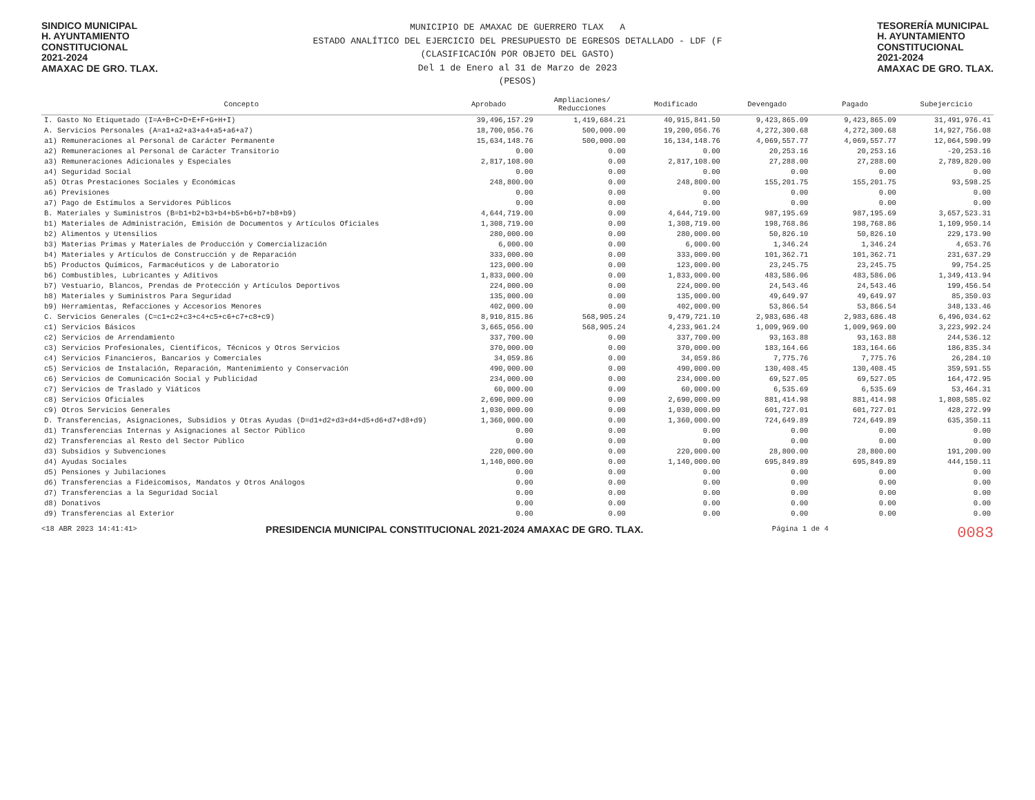SINDICO MUNICIPAL
H. AYUNTAMIENTO
CONSTITUCIONAL
2021-2024
AMAXAC DE GRO. TLAX.
MUNICIPIO DE AMAXAC DE GUERRERO TLAX A
ESTADO ANALÍTICO DEL EJERCICIO DEL PRESUPUESTO DE EGRESOS DETALLADO - LDF (F
(CLASIFICACIÓN POR OBJETO DEL GASTO)
Del 1 de Enero al 31 de Marzo de 2023
(PESOS)
TESORERÍA MUNICIPAL
H. AYUNTAMIENTO
CONSTITUCIONAL
2021-2024
AMAXAC DE GRO. TLAX.
| Concepto | Aprobado | Ampliaciones/ Reducciones | Modificado | Devengado | Pagado | Subejercicio |
| --- | --- | --- | --- | --- | --- | --- |
| I. Gasto No Etiquetado (I=A+B+C+D+E+F+G+H+I) | 39,496,157.29 | 1,419,684.21 | 40,915,841.50 | 9,423,865.09 | 9,423,865.09 | 31,491,976.41 |
| A. Servicios Personales (A=a1+a2+a3+a4+a5+a6+a7) | 18,700,056.76 | 500,000.00 | 19,200,056.76 | 4,272,300.68 | 4,272,300.68 | 14,927,756.08 |
| a1) Remuneraciones al Personal de Carácter Permanente | 15,634,148.76 | 500,000.00 | 16,134,148.76 | 4,069,557.77 | 4,069,557.77 | 12,064,590.99 |
| a2) Remuneraciones al Personal de Carácter Transitorio | 0.00 | 0.00 | 0.00 | 20,253.16 | 20,253.16 | -20,253.16 |
| a3) Remuneraciones Adicionales y Especiales | 2,817,108.00 | 0.00 | 2,817,108.00 | 27,288.00 | 27,288.00 | 2,789,820.00 |
| a4) Seguridad Social | 0.00 | 0.00 | 0.00 | 0.00 | 0.00 | 0.00 |
| a5) Otras Prestaciones Sociales y Económicas | 248,800.00 | 0.00 | 248,800.00 | 155,201.75 | 155,201.75 | 93,598.25 |
| a6) Previsiones | 0.00 | 0.00 | 0.00 | 0.00 | 0.00 | 0.00 |
| a7) Pago de Estímulos a Servidores Públicos | 0.00 | 0.00 | 0.00 | 0.00 | 0.00 | 0.00 |
| B. Materiales y Suministros (B=b1+b2+b3+b4+b5+b6+b7+b8+b9) | 4,644,719.00 | 0.00 | 4,644,719.00 | 987,195.69 | 987,195.69 | 3,657,523.31 |
| b1) Materiales de Administración, Emisión de Documentos y Artículos Oficiales | 1,308,719.00 | 0.00 | 1,308,719.00 | 198,768.86 | 198,768.86 | 1,109,950.14 |
| b2) Alimentos y Utensilios | 280,000.00 | 0.00 | 280,000.00 | 50,826.10 | 50,826.10 | 229,173.90 |
| b3) Materias Primas y Materiales de Producción y Comercialización | 6,000.00 | 0.00 | 6,000.00 | 1,346.24 | 1,346.24 | 4,653.76 |
| b4) Materiales y Artículos de Construcción y de Reparación | 333,000.00 | 0.00 | 333,000.00 | 101,362.71 | 101,362.71 | 231,637.29 |
| b5) Productos Químicos, Farmacéuticos y de Laboratorio | 123,000.00 | 0.00 | 123,000.00 | 23,245.75 | 23,245.75 | 99,754.25 |
| b6) Combustibles, Lubricantes y Aditivos | 1,833,000.00 | 0.00 | 1,833,000.00 | 483,586.06 | 483,586.06 | 1,349,413.94 |
| b7) Vestuario, Blancos, Prendas de Protección y Artículos Deportivos | 224,000.00 | 0.00 | 224,000.00 | 24,543.46 | 24,543.46 | 199,456.54 |
| b8) Materiales y Suministros Para Seguridad | 135,000.00 | 0.00 | 135,000.00 | 49,649.97 | 49,649.97 | 85,350.03 |
| b9) Herramientas, Refacciones y Accesorios Menores | 402,000.00 | 0.00 | 402,000.00 | 53,866.54 | 53,866.54 | 348,133.46 |
| C. Servicios Generales (C=c1+c2+c3+c4+c5+c6+c7+c8+c9) | 8,910,815.86 | 568,905.24 | 9,479,721.10 | 2,983,686.48 | 2,983,686.48 | 6,496,034.62 |
| c1) Servicios Básicos | 3,665,056.00 | 568,905.24 | 4,233,961.24 | 1,009,969.00 | 1,009,969.00 | 3,223,992.24 |
| c2) Servicios de Arrendamiento | 337,700.00 | 0.00 | 337,700.00 | 93,163.88 | 93,163.88 | 244,536.12 |
| c3) Servicios Profesionales, Científicos, Técnicos y Otros Servicios | 370,000.00 | 0.00 | 370,000.00 | 183,164.66 | 183,164.66 | 186,835.34 |
| c4) Servicios Financieros, Bancarios y Comerciales | 34,059.86 | 0.00 | 34,059.86 | 7,775.76 | 7,775.76 | 26,284.10 |
| c5) Servicios de Instalación, Reparación, Mantenimiento y Conservación | 490,000.00 | 0.00 | 490,000.00 | 130,408.45 | 130,408.45 | 359,591.55 |
| c6) Servicios de Comunicación Social y Publicidad | 234,000.00 | 0.00 | 234,000.00 | 69,527.05 | 69,527.05 | 164,472.95 |
| c7) Servicios de Traslado y Viáticos | 60,000.00 | 0.00 | 60,000.00 | 6,535.69 | 6,535.69 | 53,464.31 |
| c8) Servicios Oficiales | 2,690,000.00 | 0.00 | 2,690,000.00 | 881,414.98 | 881,414.98 | 1,808,585.02 |
| c9) Otros Servicios Generales | 1,030,000.00 | 0.00 | 1,030,000.00 | 601,727.01 | 601,727.01 | 428,272.99 |
| D. Transferencias, Asignaciones, Subsidios y Otras Ayudas (D=d1+d2+d3+d4+d5+d6+d7+d8+d9) | 1,360,000.00 | 0.00 | 1,360,000.00 | 724,649.89 | 724,649.89 | 635,350.11 |
| d1) Transferencias Internas y Asignaciones al Sector Público | 0.00 | 0.00 | 0.00 | 0.00 | 0.00 | 0.00 |
| d2) Transferencias al Resto del Sector Público | 0.00 | 0.00 | 0.00 | 0.00 | 0.00 | 0.00 |
| d3) Subsidios y Subvenciones | 220,000.00 | 0.00 | 220,000.00 | 28,800.00 | 28,800.00 | 191,200.00 |
| d4) Ayudas Sociales | 1,140,000.00 | 0.00 | 1,140,000.00 | 695,849.89 | 695,849.89 | 444,150.11 |
| d5) Pensiones y Jubilaciones | 0.00 | 0.00 | 0.00 | 0.00 | 0.00 | 0.00 |
| d6) Transferencias a Fideicomisos, Mandatos y Otros Análogos | 0.00 | 0.00 | 0.00 | 0.00 | 0.00 | 0.00 |
| d7) Transferencias a la Seguridad Social | 0.00 | 0.00 | 0.00 | 0.00 | 0.00 | 0.00 |
| d8) Donativos | 0.00 | 0.00 | 0.00 | 0.00 | 0.00 | 0.00 |
| d9) Transferencias al Exterior | 0.00 | 0.00 | 0.00 | 0.00 | 0.00 | 0.00 |
<18 ABR 2023 14:41:41>
PRESIDENCIA MUNICIPAL CONSTITUCIONAL 2021-2024 AMAXAC DE GRO. TLAX.
Página 1 de 4
0083